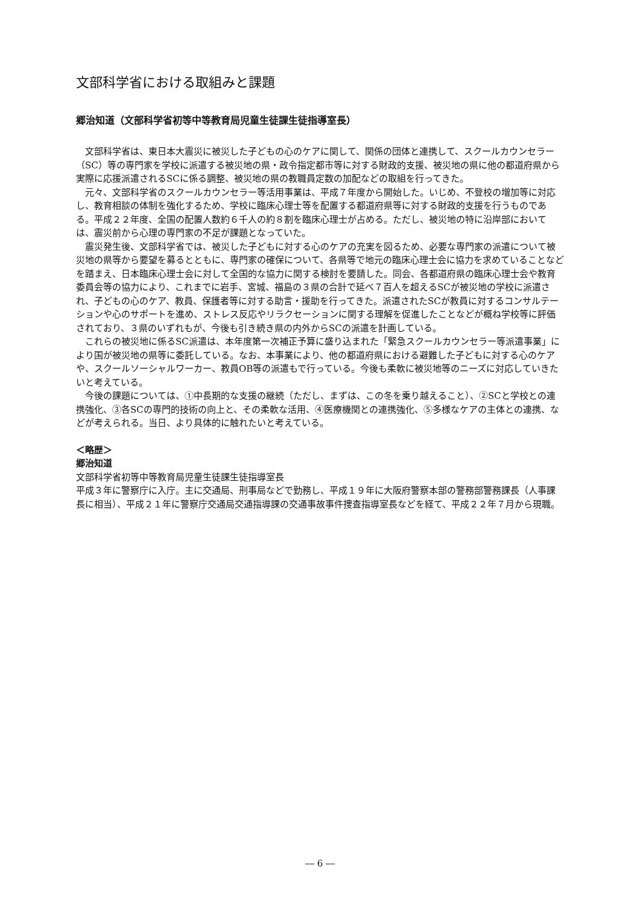文部科学省における取組みと課題
郷治知道（文部科学省初等中等教育局児童生徒課生徒指導室長）
文部科学省は、東日本大震災に被災した子どもの心のケアに関して、関係の団体と連携して、スクールカウンセラー（SC）等の専門家を学校に派遣する被災地の県・政令指定都市等に対する財政的支援、被災地の県に他の都道府県から実際に応援派遣されるSCに係る調整、被災地の県の教職員定数の加配などの取組を行ってきた。
元々、文部科学省のスクールカウンセラー等活用事業は、平成７年度から開始した。いじめ、不登校の増加等に対応し、教育相談の体制を強化するため、学校に臨床心理士等を配置する都道府県等に対する財政的支援を行うものである。平成２２年度、全国の配置人数約６千人の約８割を臨床心理士が占める。ただし、被災地の特に沿岸部においては、震災前から心理の専門家の不足が課題となっていた。
震災発生後、文部科学省では、被災した子どもに対する心のケアの充実を図るため、必要な専門家の派遣について被災地の県等から要望を募るとともに、専門家の確保について、各県等で地元の臨床心理士会に協力を求めていることなどを踏まえ、日本臨床心理士会に対して全国的な協力に関する検討を要請した。同会、各都道府県の臨床心理士会や教育委員会等の協力により、これまでに岩手、宮城、福島の３県の合計で延べ７百人を超えるSCが被災地の学校に派遣され、子どもの心のケア、教員、保護者等に対する助言・援助を行ってきた。派遣されたSCが教員に対するコンサルテーションや心のサポートを進め、ストレス反応やリラクセーションに関する理解を促進したことなどが概ね学校等に評価されており、３県のいずれもが、今後も引き続き県の内外からSCの派遣を計画している。
これらの被災地に係るSC派遣は、本年度第一次補正予算に盛り込まれた「緊急スクールカウンセラー等派遣事業」により国が被災地の県等に委託している。なお、本事業により、他の都道府県における避難した子どもに対する心のケアや、スクールソーシャルワーカー、教員OB等の派遣もで行っている。今後も柔軟に被災地等のニーズに対応していきたいと考えている。
今後の課題については、①中長期的な支援の継続（ただし、まずは、この冬を乗り越えること）、②SCと学校との連携強化、③各SCの専門的技術の向上と、その柔軟な活用、④医療機関との連携強化、⑤多様なケアの主体との連携、などが考えられる。当日、より具体的に触れたいと考えている。
＜略歴＞
郷治知道
文部科学省初等中等教育局児童生徒課生徒指導室長
平成３年に警察庁に入庁。主に交通局、刑事局などで勤務し、平成１９年に大阪府警察本部の警務部警務課長（人事課長に相当）、平成２１年に警察庁交通局交通指導課の交通事故事件捜査指導室長などを経て、平成２２年７月から現職。
― 6 ―